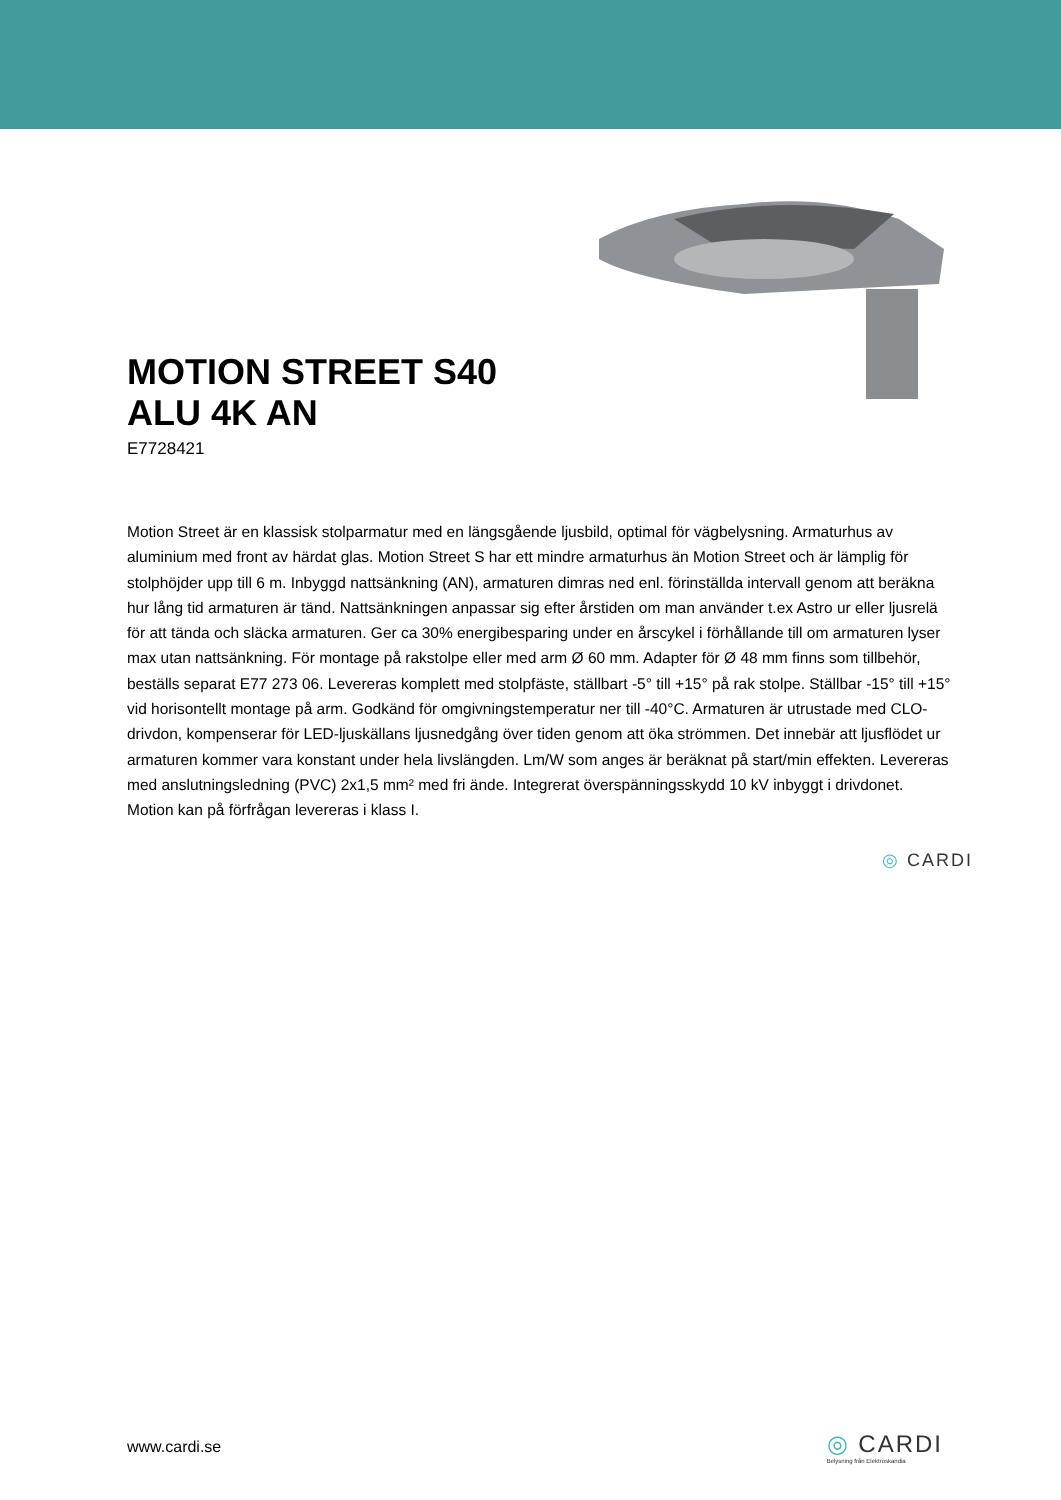MOTION STREET S40
ALU 4K AN
E7728421
Motion Street är en klassisk stolparmatur med en längsgående ljusbild, optimal för vägbelysning. Armaturhus av aluminium med front av härdat glas. Motion Street S har ett mindre armaturhus än Motion Street och är lämplig för stolphöjder upp till 6 m. Inbyggd nattsänkning (AN), armaturen dimras ned enl. förinställda intervall genom att beräkna hur lång tid armaturen är tänd. Nattsänkningen anpassar sig efter årstiden om man använder t.ex Astro ur eller ljusrelä för att tända och släcka armaturen. Ger ca 30% energibesparing under en årscykel i förhållande till om armaturen lyser max utan nattsänkning. För montage på rakstolpe eller med arm Ø 60 mm. Adapter för Ø 48 mm finns som tillbehör, beställs separat E77 273 06. Levereras komplett med stolpfäste, ställbart -5° till +15° på rak stolpe. Ställbar -15° till +15° vid horisontellt montage på arm. Godkänd för omgivningstemperatur ner till -40°C. Armaturen är utrustade med CLO-drivdon, kompenserar för LED-ljuskällans ljusnedgång över tiden genom att öka strömmen. Det innebär att ljusflödet ur armaturen kommer vara konstant under hela livslängden. Lm/W som anges är beräknat på start/min effekten. Levereras med anslutningsledning (PVC) 2x1,5 mm² med fri ände. Integrerat överspänningsskydd 10 kV inbyggt i drivdonet. Motion kan på förfrågan levereras i klass I.
◎ CARDI
www.cardi.se
◎ CARDI
Belysning från Elektroskandia